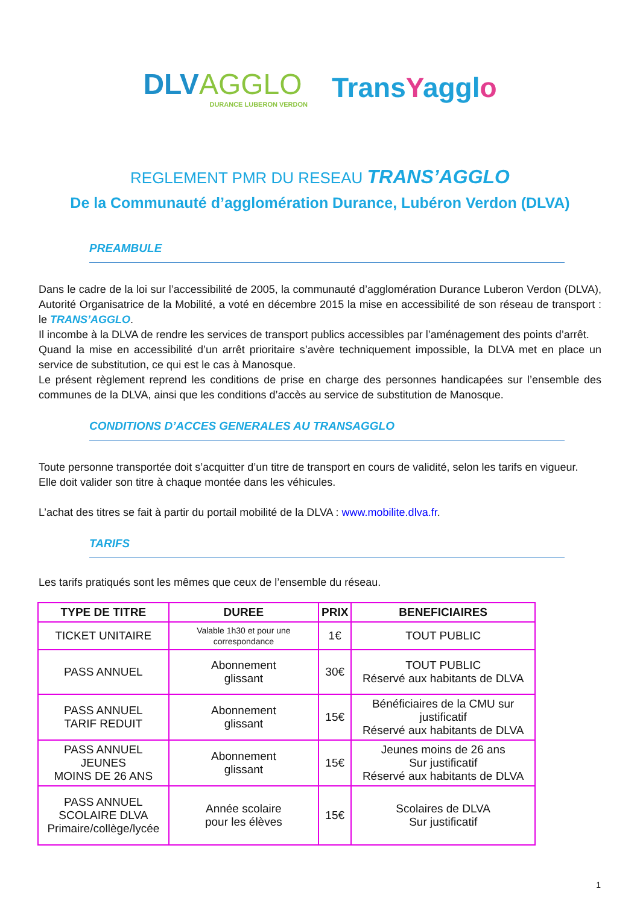DLVAGGLO
DURANCE LUBERON VERDON
TransYagglo
REGLEMENT PMR DU RESEAU TRANS’AGGLO
De la Communauté d’agglomération Durance, Lubéron Verdon (DLVA)
PREAMBULE
Dans le cadre de la loi sur l’accessibilité de 2005, la communauté d’agglomération Durance Luberon Verdon (DLVA), Autorité Organisatrice de la Mobilité, a voté en décembre 2015 la mise en accessibilité de son réseau de transport : le TRANS’AGGLO.
Il incombe à la DLVA de rendre les services de transport publics accessibles par l’aménagement des points d’arrêt.
Quand la mise en accessibilité d’un arrêt prioritaire s’avère techniquement impossible, la DLVA met en place un service de substitution, ce qui est le cas à Manosque.
Le présent règlement reprend les conditions de prise en charge des personnes handicapées sur l’ensemble des communes de la DLVA, ainsi que les conditions d’accès au service de substitution de Manosque.
CONDITIONS D’ACCES GENERALES AU TRANSAGGLO
Toute personne transportée doit s’acquitter d’un titre de transport en cours de validité, selon les tarifs en vigueur.
Elle doit valider son titre à chaque montée dans les véhicules.
L’achat des titres se fait à partir du portail mobilité de la DLVA : www.mobilite.dlva.fr.
TARIFS
Les tarifs pratiqués sont les mêmes que ceux de l’ensemble du réseau.
| TYPE DE TITRE | DUREE | PRIX | BENEFICIAIRES |
| --- | --- | --- | --- |
| TICKET UNITAIRE | Valable 1h30 et pour une correspondance | 1€ | TOUT PUBLIC |
| PASS ANNUEL | Abonnement glissant | 30€ | TOUT PUBLIC Réservé aux habitants de DLVA |
| PASS ANNUEL TARIF REDUIT | Abonnement glissant | 15€ | Bénéficiaires de la CMU sur justificatif Réservé aux habitants de DLVA |
| PASS ANNUEL JEUNES MOINS DE 26 ANS | Abonnement glissant | 15€ | Jeunes moins de 26 ans Sur justificatif Réservé aux habitants de DLVA |
| PASS ANNUEL SCOLAIRE DLVA Primaire/collège/lycée | Année scolaire pour les élèves | 15€ | Scolaires de DLVA Sur justificatif |
1